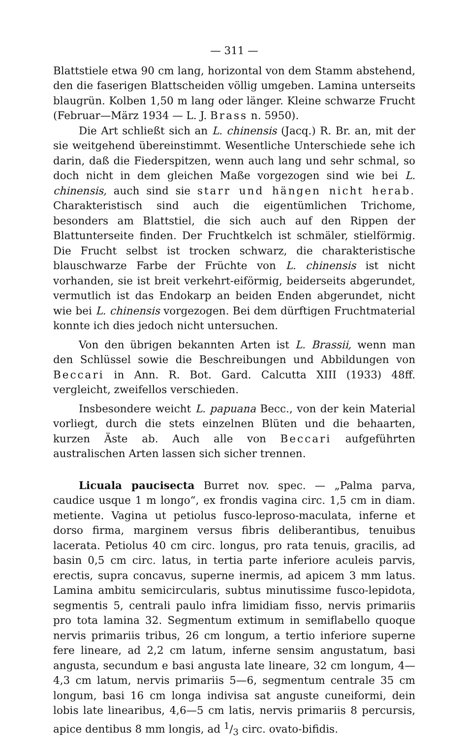— 311 —
Blattstiele etwa 90 cm lang, horizontal von dem Stamm abstehend, den die faserigen Blattscheiden völlig umgeben. Lamina unterseits blaugrün. Kolben 1,50 m lang oder länger. Kleine schwarze Frucht (Februar—März 1934 — L. J. Brass n. 5950).
Die Art schließt sich an L. chinensis (Jacq.) R. Br. an, mit der sie weitgehend übereinstimmt. Wesentliche Unterschiede sehe ich darin, daß die Fiederspitzen, wenn auch lang und sehr schmal, so doch nicht in dem gleichen Maße vorgezogen sind wie bei L. chinensis, auch sind sie starr und hängen nicht herab. Charakteristisch sind auch die eigentümlichen Trichome, besonders am Blattstiel, die sich auch auf den Rippen der Blattunterseite finden. Der Fruchtkelch ist schmäler, stielförmig. Die Frucht selbst ist trocken schwarz, die charakteristische blauschwarze Farbe der Früchte von L. chinensis ist nicht vorhanden, sie ist breit verkehrt-eiförmig, beiderseits abgerundet, vermutlich ist das Endokarp an beiden Enden abgerundet, nicht wie bei L. chinensis vorgezogen. Bei dem dürftigen Fruchtmaterial konnte ich dies jedoch nicht untersuchen.
Von den übrigen bekannten Arten ist L. Brassii, wenn man den Schlüssel sowie die Beschreibungen und Abbildungen von Beccari in Ann. R. Bot. Gard. Calcutta XIII (1933) 48ff. vergleicht, zweifellos verschieden.
Insbesondere weicht L. papuana Becc., von der kein Material vorliegt, durch die stets einzelnen Blüten und die behaarten, kurzen Äste ab. Auch alle von Beccari aufgeführten australischen Arten lassen sich sicher trennen.
Licuala paucisecta Burret nov. spec. — „Palma parva, caudice usque 1 m longo“, ex frondis vagina circ. 1,5 cm in diam. metiente. Vagina ut petiolus fusco-leproso-maculata, inferne et dorso firma, marginem versus fibris deliberantibus, tenuibus lacerata. Petiolus 40 cm circ. longus, pro rata tenuis, gracilis, ad basin 0,5 cm circ. latus, in tertia parte inferiore aculeis parvis, erectis, supra concavus, superne inermis, ad apicem 3 mm latus. Lamina ambitu semicircularis, subtus minutissime fusco-lepidota, segmentis 5, centrali paulo infra limidiam fisso, nervis primariis pro tota lamina 32. Segmentum extimum in semiflabello quoque nervis primariis tribus, 26 cm longum, a tertio inferiore superne fere lineare, ad 2,2 cm latum, inferne sensim angustatum, basi angusta, secundum e basi angusta late lineare, 32 cm longum, 4—4,3 cm latum, nervis primariis 5—6, segmentum centrale 35 cm longum, basi 16 cm longa indivisa sat anguste cuneiformi, dein lobis late linearibus, 4,6—5 cm latis, nervis primariis 8 percursis, apice dentibus 8 mm longis, ad 1/3 circ. ovato-bifidis.